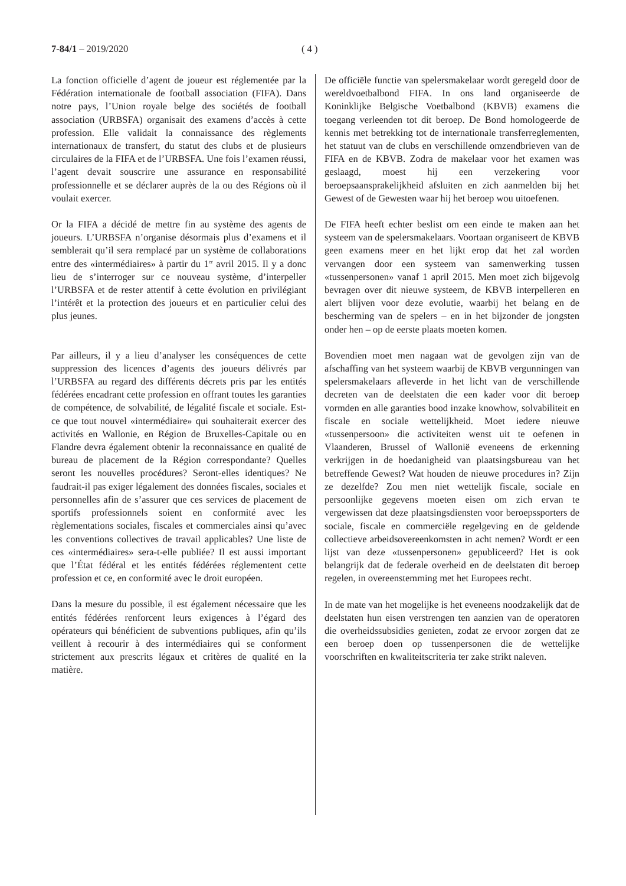7-84/1 – 2019/2020 ( 4 )
La fonction officielle d’agent de joueur est réglementée par la Fédération internationale de football association (FIFA). Dans notre pays, l’Union royale belge des sociétés de football association (URBSFA) organisait des examens d’accès à cette profession. Elle validait la connaissance des règlements internationaux de transfert, du statut des clubs et de plusieurs circulaires de la FIFA et de l’URBSFA. Une fois l’examen réussi, l’agent devait souscrire une assurance en responsabilité professionnelle et se déclarer auprès de la ou des Régions où il voulait exercer.
Or la FIFA a décidé de mettre fin au système des agents de joueurs. L’URBSFA n’organise désormais plus d’examens et il semblerait qu’il sera remplacé par un système de collaborations entre des «intermédiaires» à partir du 1<sup>er</sup> avril 2015. Il y a donc lieu de s’interroger sur ce nouveau système, d’interpeller l’URBSFA et de rester attentif à cette évolution en privilégiant l’intérêt et la protection des joueurs et en particulier celui des plus jeunes.
Par ailleurs, il y a lieu d’analyser les conséquences de cette suppression des licences d’agents des joueurs délivrés par l’URBSFA au regard des différents décrets pris par les entités fédérées encadrant cette profession en offrant toutes les garanties de compétence, de solvabilité, de légalité fiscale et sociale. Est-ce que tout nouvel «intermédiaire» qui souhaiterait exercer des activités en Wallonie, en Région de Bruxelles-Capitale ou en Flandre devra également obtenir la reconnaissance en qualité de bureau de placement de la Région correspondante? Quelles seront les nouvelles procédures? Seront-elles identiques? Ne faudrait-il pas exiger légalement des données fiscales, sociales et personnelles afin de s’assurer que ces services de placement de sportifs professionnels soient en conformité avec les règlementations sociales, fiscales et commerciales ainsi qu’avec les conventions collectives de travail applicables? Une liste de ces «intermédiaires» sera-t-elle publiée? Il est aussi important que l’État fédéral et les entités fédérées réglementent cette profession et ce, en conformité avec le droit européen.
Dans la mesure du possible, il est également nécessaire que les entités fédérées renforcent leurs exigences à l’égard des opérateurs qui bénéficient de subventions publiques, afin qu’ils veillent à recourir à des intermédiaires qui se conforment strictement aux prescrits légaux et critères de qualité en la matière.
De officiële functie van spelersmakelaar wordt geregeld door de wereldvoetbalbond FIFA. In ons land organiseerde de Koninklijke Belgische Voetbalbond (KBVB) examens die toegang verleenden tot dit beroep. De Bond homologeerde de kennis met betrekking tot de internationale transferreglementen, het statuut van de clubs en verschillende omzendbrieven van de FIFA en de KBVB. Zodra de makelaar voor het examen was geslaagd, moest hij een verzekering voor beroepsaansprakelijkheid afsluiten en zich aanmelden bij het Gewest of de Gewesten waar hij het beroep wou uitoefenen.
De FIFA heeft echter beslist om een einde te maken aan het systeem van de spelersmakelaars. Voortaan organiseert de KBVB geen examens meer en het lijkt erop dat het zal worden vervangen door een systeem van samenwerking tussen «tussenpersonen» vanaf 1 april 2015. Men moet zich bijgevolg bevragen over dit nieuwe systeem, de KBVB interpelleren en alert blijven voor deze evolutie, waarbij het belang en de bescherming van de spelers – en in het bijzonder de jongsten onder hen – op de eerste plaats moeten komen.
Bovendien moet men nagaan wat de gevolgen zijn van de afschaffing van het systeem waarbij de KBVB vergunningen van spelersmakelaars afleverde in het licht van de verschillende decreten van de deelstaten die een kader voor dit beroep vormden en alle garanties bood inzake knowhow, solvabiliteit en fiscale en sociale wettelijkheid. Moet iedere nieuwe «tussenpersoon» die activiteiten wenst uit te oefenen in Vlaanderen, Brussel of Wallonië eveneens de erkenning verkrijgen in de hoedanigheid van plaatsingsbureau van het betreffende Gewest? Wat houden de nieuwe procedures in? Zijn ze dezelfde? Zou men niet wettelijk fiscale, sociale en persoonlijke gegevens moeten eisen om zich ervan te vergewissen dat deze plaatsingsdiensten voor beroepssporters de sociale, fiscale en commerciële regelgeving en de geldende collectieve arbeidsovereenkomsten in acht nemen? Wordt er een lijst van deze «tussenpersonen» gepubliceerd? Het is ook belangrijk dat de federale overheid en de deelstaten dit beroep regelen, in overeenstemming met het Europees recht.
In de mate van het mogelijke is het eveneens noodzakelijk dat de deelstaten hun eisen verstrengen ten aanzien van de operatoren die overheidssubsidies genieten, zodat ze ervoor zorgen dat ze een beroep doen op tussenpersonen die de wettelijke voorschriften en kwaliteitscriteria ter zake strikt naleven.